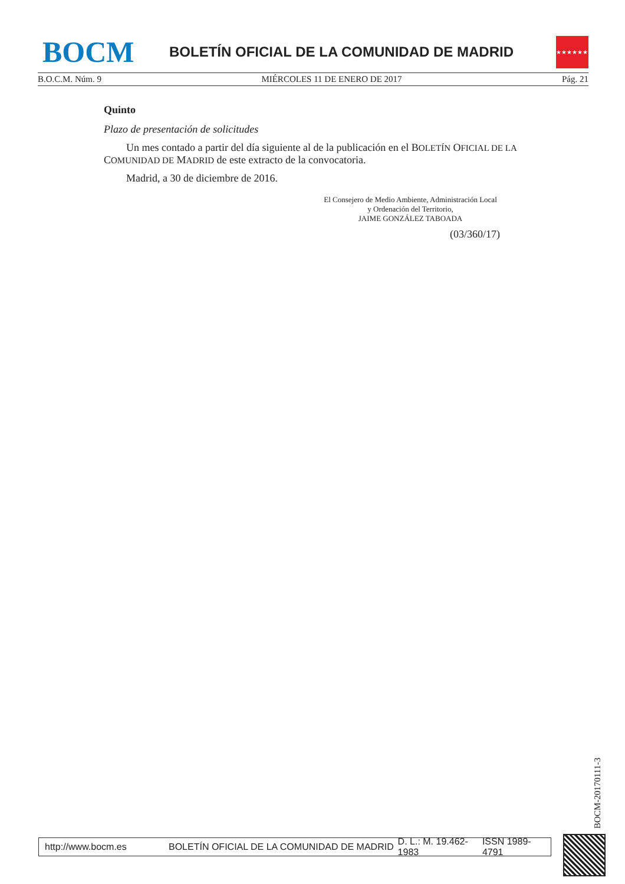BOCM
BOLETÍN OFICIAL DE LA COMUNIDAD DE MADRID
★★★★★★★
B.O.C.M. Núm. 9 MIÉRCOLES 11 DE ENERO DE 2017 Pág. 21
Quinto
Plazo de presentación de solicitudes
Un mes contado a partir del día siguiente al de la publicación en el BOLETÍN OFICIAL DE LA COMUNIDAD DE MADRID de este extracto de la convocatoria.
Madrid, a 30 de diciembre de 2016.
El Consejero de Medio Ambiente, Administración Local
y Ordenación del Territorio,
JAIME GONZÁLEZ TABOADA
(03/360/17)
BOCM-20170111-3
http://www.bocm.es BOLETÍN OFICIAL DE LA COMUNIDAD DE MADRID D. L.: M. 19.462-1983 ISSN 1989-4791